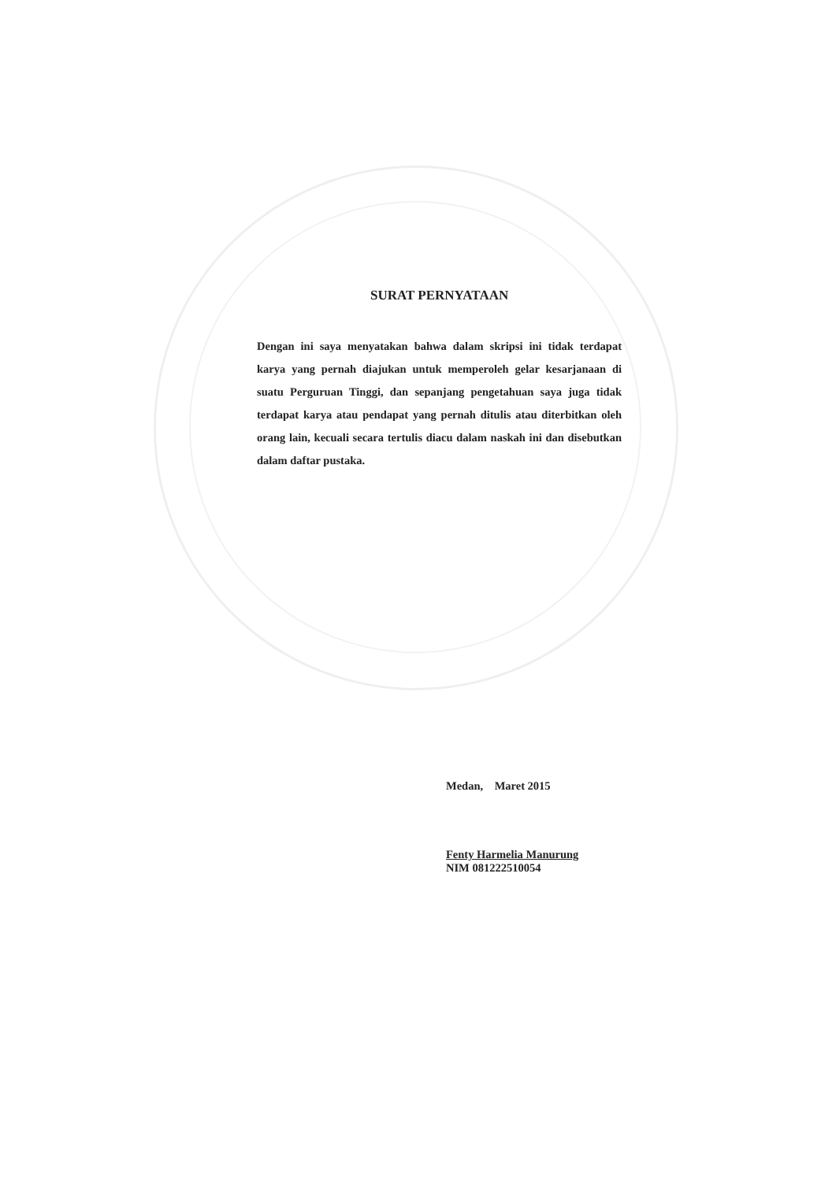SURAT PERNYATAAN
Dengan ini saya menyatakan bahwa dalam skripsi ini tidak terdapat karya yang pernah diajukan untuk memperoleh gelar kesarjanaan di suatu Perguruan Tinggi, dan sepanjang pengetahuan saya juga tidak terdapat karya atau pendapat yang pernah ditulis atau diterbitkan oleh orang lain, kecuali secara tertulis diacu dalam naskah ini dan disebutkan dalam daftar pustaka.
Medan, Maret 2015
Fenty Harmelia Manurung
NIM 081222510054